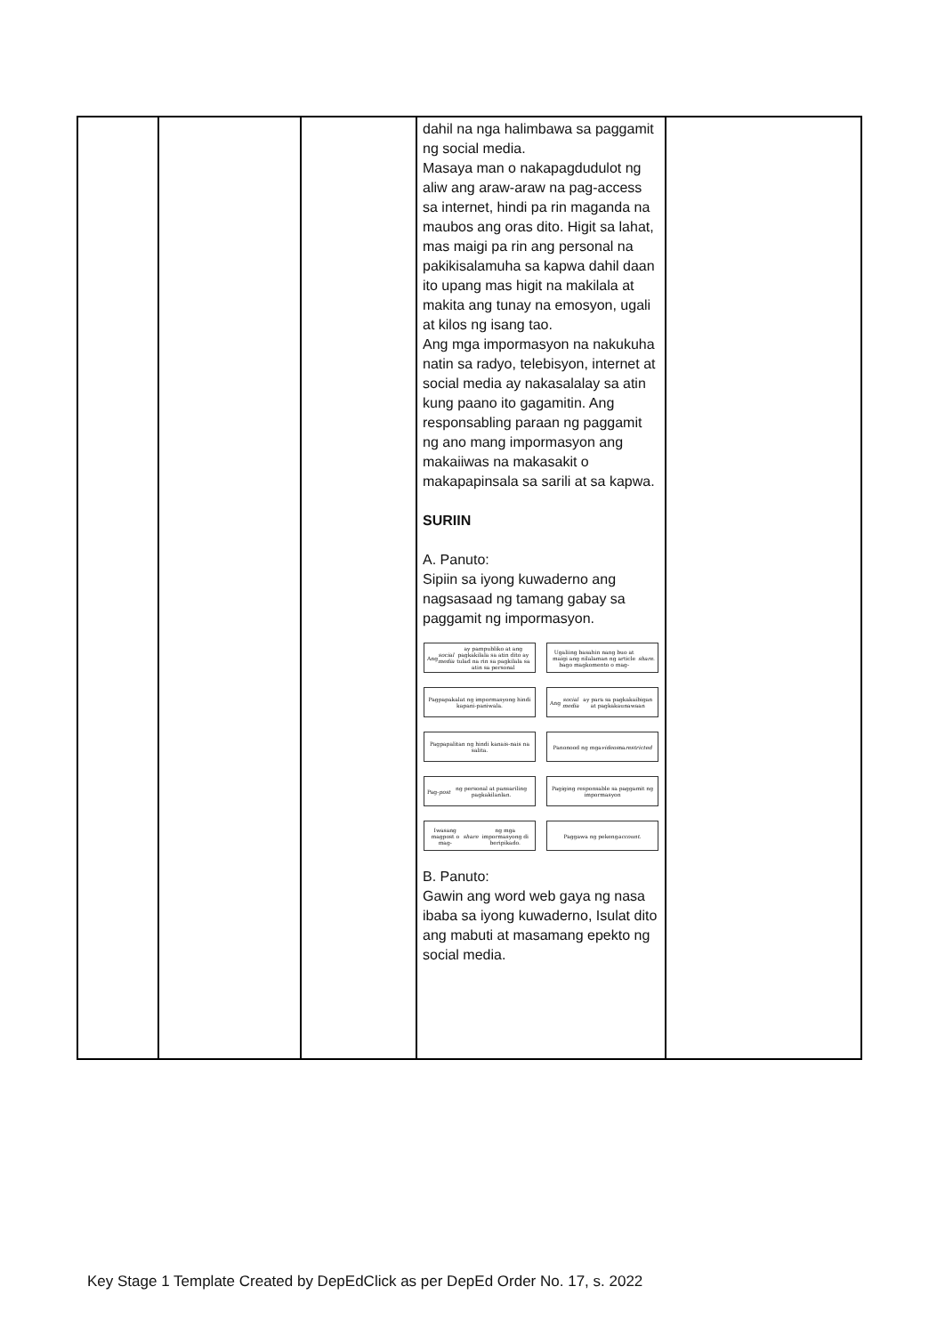| | | | dahil na nga halimbawa sa paggamit ng social media. Masaya man o nakapagdudulot ng aliw ang araw-araw na pag-access sa internet, hindi pa rin maganda na maubos ang oras dito. Higit sa lahat, mas maigi pa rin ang personal na pakikisalamuha sa kapwa dahil daan ito upang mas higit na makilala at makita ang tunay na emosyon, ugali at kilos ng isang tao. Ang mga impormasyon na nakukuha natin sa radyo, telebisyon, internet at social media ay nakasalalay sa atin kung paano ito gagamitin. Ang responsabling paraan ng paggamit ng ano mang impormasyon ang makaiiwas na makasakit o makapapinsala sa sarili at sa kapwa. SURIIN A. Panuto: Sipiin sa iyong kuwaderno ang nagsasaad ng tamang gabay sa paggamit ng impormasyon. Ang social media ay pampubliko at ang pagkakilala sa atin dito ay tulad na rin sa pagkilala sa atin sa personal Ugaliing basahin nang buo at maigi ang nilalaman ng article bago magkomento o mag- share . Pagpapakalat ng impormasyong hindi kapani-paniwala. Ang social media ay para sa pagkakaibigan at pagkakaunawaan Pagpapalitan ng hindi kanais-nais na salita. Panonood ng mga videos na restricted Pag- post ng personal at pansariling pagkakilanlan. Pagiging responsable sa paggamit ng impormasyon Iwasang magpost o mag- share ng mga impormasyong di beripikado. Paggawa ng pekeng account . B. Panuto: Gawin ang word web gaya ng nasa ibaba sa iyong kuwaderno, Isulat dito ang mabuti at masamang epekto ng social media. | |
Key Stage 1 Template Created by DepEdClick as per DepEd Order No. 17, s. 2022